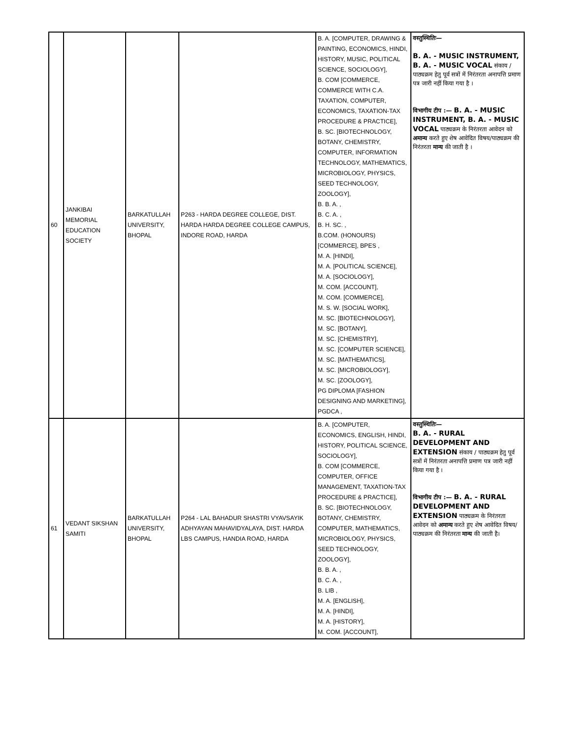| 60 | JANKIBAI MEMORIAL EDUCATION SOCIETY | BARKATULLAH UNIVERSITY, BHOPAL | P263 - HARDA DEGREE COLLEGE, DIST. HARDA HARDA DEGREE COLLEGE CAMPUS, INDORE ROAD, HARDA | B. A. [COMPUTER, DRAWING & PAINTING, ECONOMICS, HINDI, HISTORY, MUSIC, POLITICAL SCIENCE, SOCIOLOGY], B. COM [COMMERCE, COMMERCE WITH C.A. TAXATION, COMPUTER, ECONOMICS, TAXATION-TAX PROCEDURE & PRACTICE], B. SC. [BIOTECHNOLOGY, BOTANY, CHEMISTRY, COMPUTER, INFORMATION TECHNOLOGY, MATHEMATICS, MICROBIOLOGY, PHYSICS, SEED TECHNOLOGY, ZOOLOGY], B. B. A. , B. C. A. , B. H. SC. , B.COM. (HONOURS) [COMMERCE], BPES , M. A. [HINDI], M. A. [POLITICAL SCIENCE], M. A. [SOCIOLOGY], M. COM. [ACCOUNT], M. COM. [COMMERCE], M. S. W. [SOCIAL WORK], M. SC. [BIOTECHNOLOGY], M. SC. [BOTANY], M. SC. [CHEMISTRY], M. SC. [COMPUTER SCIENCE], M. SC. [MATHEMATICS], M. SC. [MICROBIOLOGY], M. SC. [ZOOLOGY], PG DIPLOMA [FASHION DESIGNING AND MARKETING], PGDCA , | वस्तुस्थितिः— B. A. - MUSIC INSTRUMENT, B. A. - MUSIC VOCAL संकाय / पाठ्यक्रम हेतु पूर्व सत्रों में निरंतरता अनापत्ति प्रमाण पत्र जारी नहीं किया गया है । विभागीय टीप :— B. A. - MUSIC INSTRUMENT, B. A. - MUSIC VOCAL पाठ्यक्रम के निरंतरता आवेदन को अमान्य करते हुए शेष आवेदित विषय/पाठ्यक्रम की निरंतरता मान्य की जाती है । |
| 61 | VEDANT SIKSHAN SAMITI | BARKATULLAH UNIVERSITY, BHOPAL | P264 - LAL BAHADUR SHASTRI VYAVSAYIK ADHYAYAN MAHAVIDYALAYA, DIST. HARDA LBS CAMPUS, HANDIA ROAD, HARDA | B. A. [COMPUTER, ECONOMICS, ENGLISH, HINDI, HISTORY, POLITICAL SCIENCE, SOCIOLOGY], B. COM [COMMERCE, COMPUTER, OFFICE MANAGEMENT, TAXATION-TAX PROCEDURE & PRACTICE], B. SC. [BIOTECHNOLOGY, BOTANY, CHEMISTRY, COMPUTER, MATHEMATICS, MICROBIOLOGY, PHYSICS, SEED TECHNOLOGY, ZOOLOGY], B. B. A. , B. C. A. , B. LIB , M. A. [ENGLISH], M. A. [HINDI], M. A. [HISTORY], M. COM. [ACCOUNT], | वस्तुस्थितिः— B. A. - RURAL DEVELOPMENT AND EXTENSION संकाय / पाठ्यक्रम हेतु पूर्व सत्रों में निरंतरता अनापत्ति प्रमाण पत्र जारी नहीं किया गया है । विभागीय टीप :— B. A. - RURAL DEVELOPMENT AND EXTENSION पाठ्यक्रम के निरंतरता आवेदन को अमान्य करते हुए शेष आवेदित विषय/पाठ्यक्रम की निरंतरता मान्य की जाती है। |
​